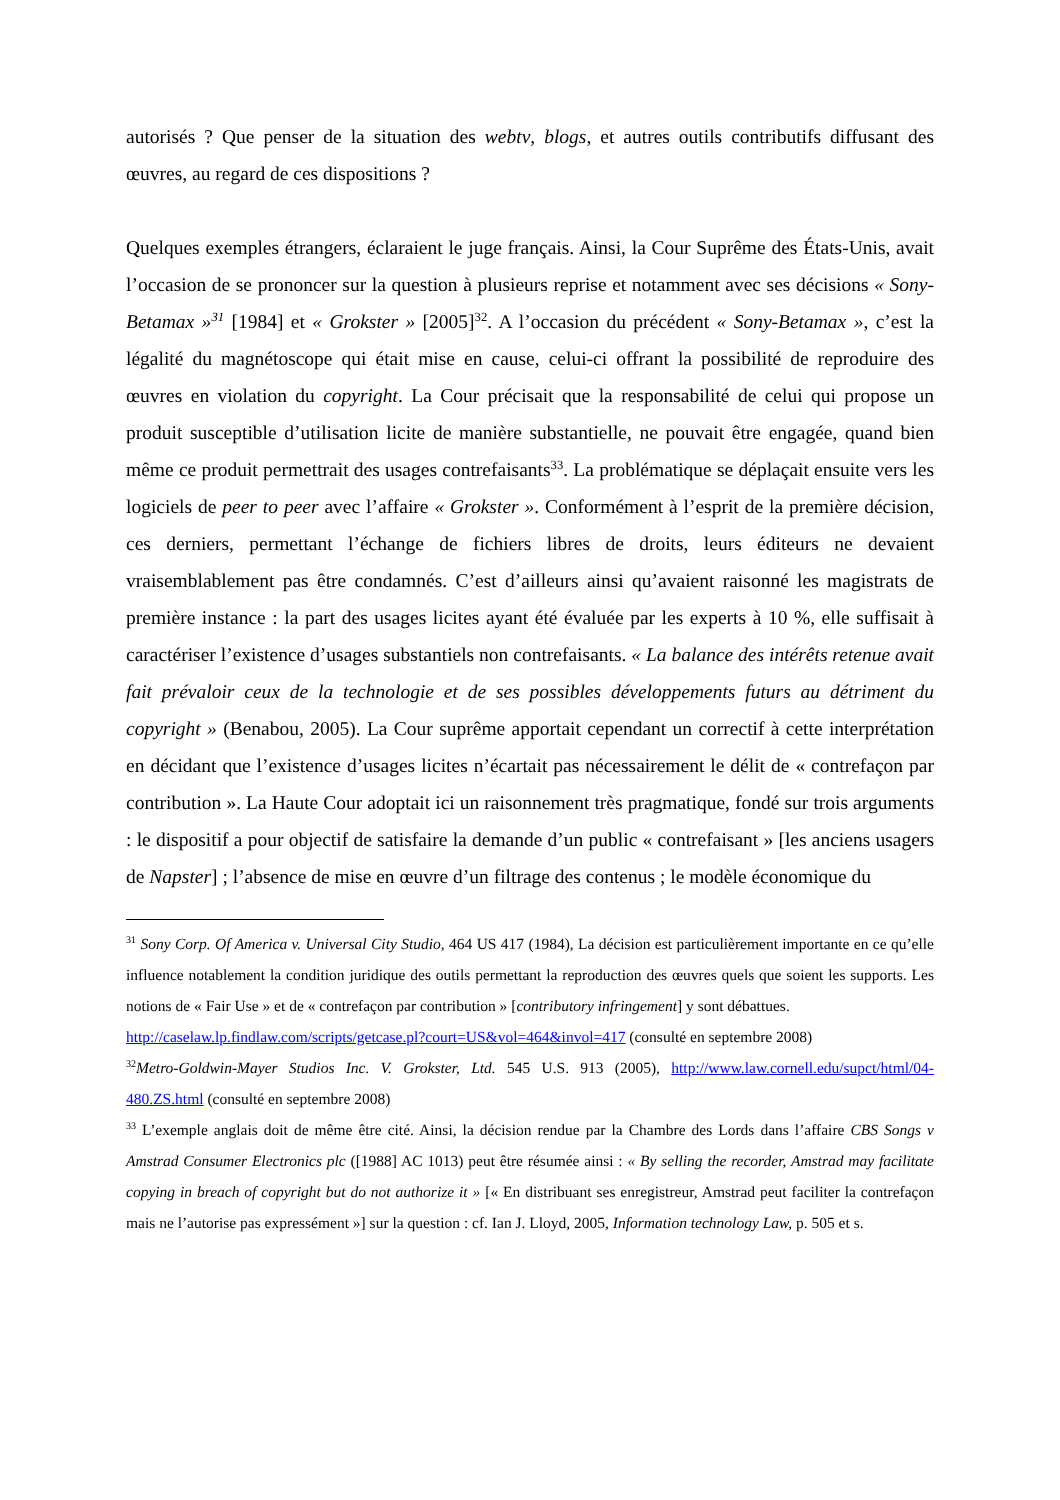autorisés ? Que penser de la situation des webtv, blogs, et autres outils contributifs diffusant des œuvres, au regard de ces dispositions ?
Quelques exemples étrangers, éclaraient le juge français. Ainsi, la Cour Suprême des États-Unis, avait l’occasion de se prononcer sur la question à plusieurs reprise et notamment avec ses décisions « Sony-Betamax »<sup>31</sup> [1984] et « Grokster » [2005]<sup>32</sup>. A l’occasion du précédent « Sony-Betamax », c’est la légalité du magnétoscope qui était mise en cause, celui-ci offrant la possibilité de reproduire des œuvres en violation du copyright. La Cour précisait que la responsabilité de celui qui propose un produit susceptible d’utilisation licite de manière substantielle, ne pouvait être engagée, quand bien même ce produit permettrait des usages contrefaisants<sup>33</sup>. La problématique se déplaçait ensuite vers les logiciels de peer to peer avec l’affaire « Grokster ». Conformément à l’esprit de la première décision, ces derniers, permettant l’échange de fichiers libres de droits, leurs éditeurs ne devaient vraisemblablement pas être condamnés. C’est d’ailleurs ainsi qu’avaient raisonné les magistrats de première instance : la part des usages licites ayant été évaluée par les experts à 10 %, elle suffisait à caractériser l’existence d’usages substantiels non contrefaisants. « La balance des intérêts retenue avait fait prévaloir ceux de la technologie et de ses possibles développements futurs au détriment du copyright » (Benabou, 2005). La Cour suprême apportait cependant un correctif à cette interprétation en décidant que l’existence d’usages licites n’écartait pas nécessairement le délit de « contrefaçon par contribution ». La Haute Cour adoptait ici un raisonnement très pragmatique, fondé sur trois arguments : le dispositif a pour objectif de satisfaire la demande d’un public « contrefaisant » [les anciens usagers de Napster] ; l’absence de mise en œuvre d’un filtrage des contenus ; le modèle économique du
<sup>31</sup> Sony Corp. Of America v. Universal City Studio, 464 US 417 (1984), La décision est particulièrement importante en ce qu’elle influence notablement la condition juridique des outils permettant la reproduction des œuvres quels que soient les supports. Les notions de « Fair Use » et de « contrefaçon par contribution » [contributory infringement] y sont débattues.
http://caselaw.lp.findlaw.com/scripts/getcase.pl?court=US&vol=464&invol=417 (consulté en septembre 2008)
<sup>32</sup> Metro-Goldwin-Mayer Studios Inc. V. Grokster, Ltd. 545 U.S. 913 (2005), http://www.law.cornell.edu/supct/html/04-480.ZS.html (consulté en septembre 2008)
<sup>33</sup> L’exemple anglais doit de même être cité. Ainsi, la décision rendue par la Chambre des Lords dans l’affaire CBS Songs v Amstrad Consumer Electronics plc ([1988] AC 1013) peut être résumée ainsi : « By selling the recorder, Amstrad may facilitate copying in breach of copyright but do not authorize it » [« En distribuant ses enregistreur, Amstrad peut faciliter la contrefaçon mais ne l’autorise pas expressément »] sur la question : cf. Ian J. Lloyd, 2005, Information technology Law, p. 505 et s.